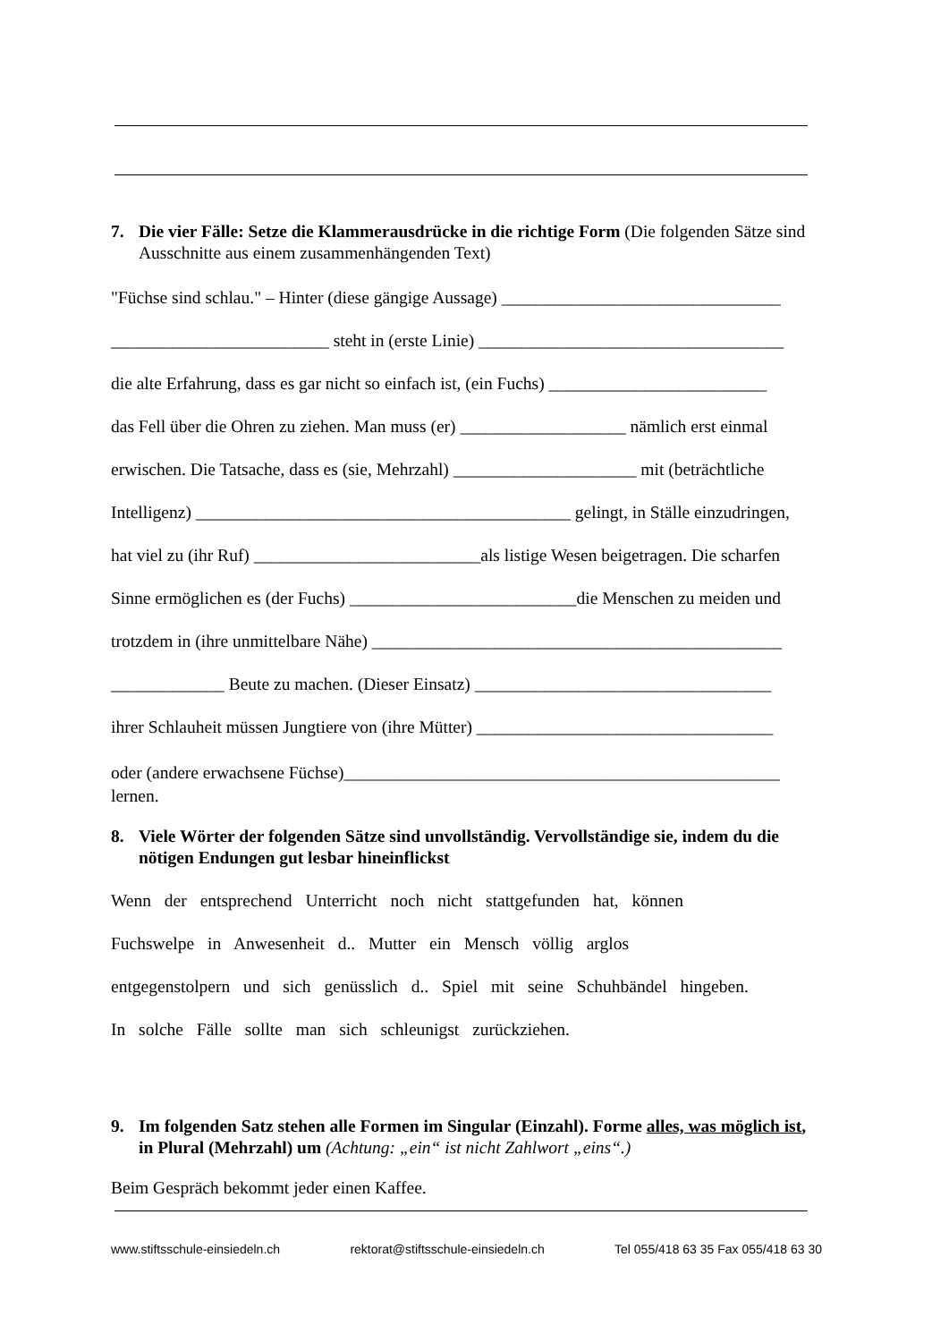7. Die vier Fälle: Setze die Klammerausdrücke in die richtige Form (Die folgenden Sätze sind Ausschnitte aus einem zusammenhängenden Text)
"Füchse sind schlau." – Hinter (diese gängige Aussage) ________________________________
_________________________ steht in (erste Linie) ___________________________________
die alte Erfahrung, dass es gar nicht so einfach ist, (ein Fuchs) _________________________
das Fell über die Ohren zu ziehen. Man muss (er) ___________________ nämlich erst einmal
erwischen. Die Tatsache, dass es (sie, Mehrzahl) _____________________ mit (beträchtliche
Intelligenz) ___________________________________________ gelingt, in Ställe einzudringen,
hat viel zu (ihr Ruf) __________________________als listige Wesen beigetragen. Die scharfen
Sinne ermöglichen es (der Fuchs) __________________________die Menschen zu meiden und
trotzdem in (ihre unmittelbare Nähe) _______________________________________________
_____________ Beute zu machen. (Dieser Einsatz) __________________________________
ihrer Schlauheit müssen Jungtiere von (ihre Mütter) __________________________________
oder (andere erwachsene Füchse)__________________________________________________
lernen.
8. Viele Wörter der folgenden Sätze sind unvollständig. Vervollständige sie, indem du die nötigen Endungen gut lesbar hineinflickst
Wenn der entsprechend Unterricht noch nicht stattgefunden hat, können
Fuchswelpe in Anwesenheit d.. Mutter ein Mensch völlig arglos
entgegenstolpern und sich genüsslich d.. Spiel mit seine Schuhbändel hingeben.
In solche Fälle sollte man sich schleunigst zurückziehen.
9. Im folgenden Satz stehen alle Formen im Singular (Einzahl). Forme alles, was möglich ist, in Plural (Mehrzahl) um (Achtung: „ein“ ist nicht Zahlwort „eins“.)
Beim Gespräch bekommt jeder einen Kaffee.
www.stiftsschule-einsiedeln.ch rektorat@stiftsschule-einsiedeln.ch Tel 055/418 63 35 Fax 055/418 63 30